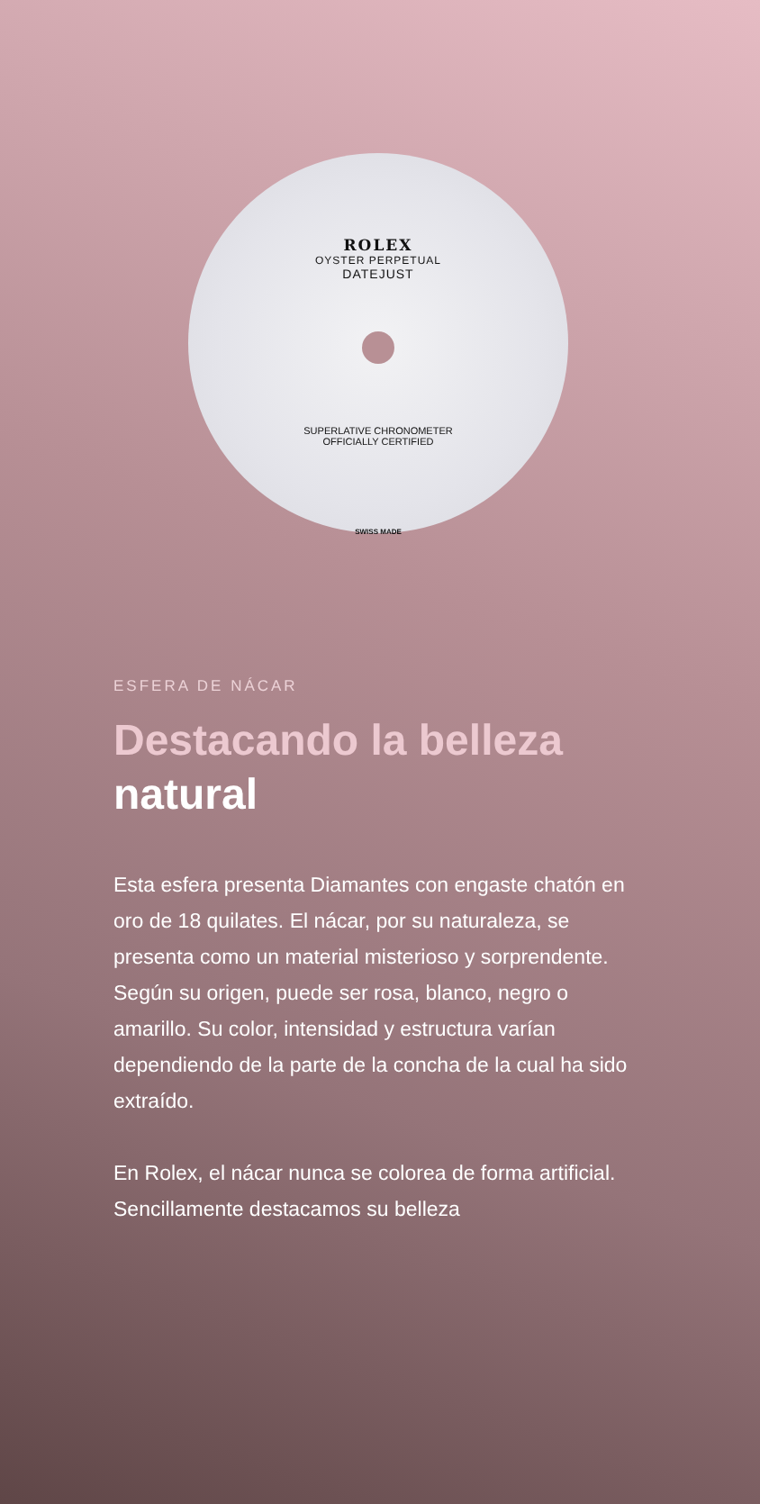ROLEX
OYSTER PERPETUAL
DATEJUST
SUPERLATIVE CHRONOMETER
OFFICIALLY CERTIFIED
SWISS MADE
ESFERA DE NÁCAR
Destacando la belleza natural
Esta esfera presenta Diamantes con engaste chatón en oro de 18 quilates. El nácar, por su naturaleza, se presenta como un material misterioso y sorprendente. Según su origen, puede ser rosa, blanco, negro o amarillo. Su color, intensidad y estructura varían dependiendo de la parte de la concha de la cual ha sido extraído.
En Rolex, el nácar nunca se colorea de forma artificial. Sencillamente destacamos su belleza